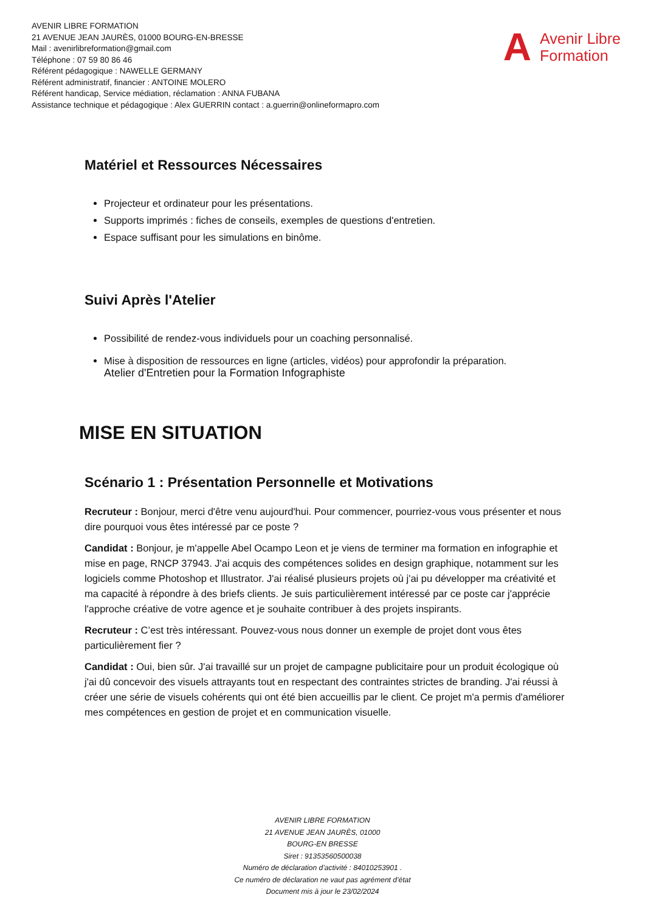AVENIR LIBRE FORMATION
21 AVENUE JEAN JAURÈS, 01000 BOURG-EN-BRESSE
Mail : avenirlibreformation@gmail.com
Téléphone : 07 59 80 86 46
Référent pédagogique : NAWELLE GERMANY
Référent administratif, financier : ANTOINE MOLERO
Référent handicap, Service médiation, réclamation : ANNA FUBANA
Assistance technique et pédagogique : Alex GUERRIN contact : a.guerrin@onlineformapro.com
A Avenir Libre
Formation
Matériel et Ressources Nécessaires
Projecteur et ordinateur pour les présentations.
Supports imprimés : fiches de conseils, exemples de questions d'entretien.
Espace suffisant pour les simulations en binôme.
Suivi Après l'Atelier
Possibilité de rendez-vous individuels pour un coaching personnalisé.
Mise à disposition de ressources en ligne (articles, vidéos) pour approfondir la préparation.
Atelier d'Entretien pour la Formation Infographiste
MISE EN SITUATION
Scénario 1 : Présentation Personnelle et Motivations
Recruteur : Bonjour, merci d'être venu aujourd'hui. Pour commencer, pourriez-vous vous présenter et nous dire pourquoi vous êtes intéressé par ce poste ?
Candidat : Bonjour, je m'appelle Abel Ocampo Leon et je viens de terminer ma formation en infographie et mise en page, RNCP 37943. J'ai acquis des compétences solides en design graphique, notamment sur les logiciels comme Photoshop et Illustrator. J'ai réalisé plusieurs projets où j'ai pu développer ma créativité et ma capacité à répondre à des briefs clients. Je suis particulièrement intéressé par ce poste car j'apprécie l'approche créative de votre agence et je souhaite contribuer à des projets inspirants.
Recruteur : C’est très intéressant. Pouvez-vous nous donner un exemple de projet dont vous êtes particulièrement fier ?
Candidat : Oui, bien sûr. J'ai travaillé sur un projet de campagne publicitaire pour un produit écologique où j'ai dû concevoir des visuels attrayants tout en respectant des contraintes strictes de branding. J'ai réussi à créer une série de visuels cohérents qui ont été bien accueillis par le client. Ce projet m'a permis d'améliorer mes compétences en gestion de projet et en communication visuelle.
AVENIR LIBRE FORMATION
21 AVENUE JEAN JAURÈS, 01000
BOURG-EN BRESSE
Siret : 91353560500038
Numéro de déclaration d’activité : 84010253901 .
Ce numéro de déclaration ne vaut pas agrément d’état
Document mis à jour le 23/02/2024